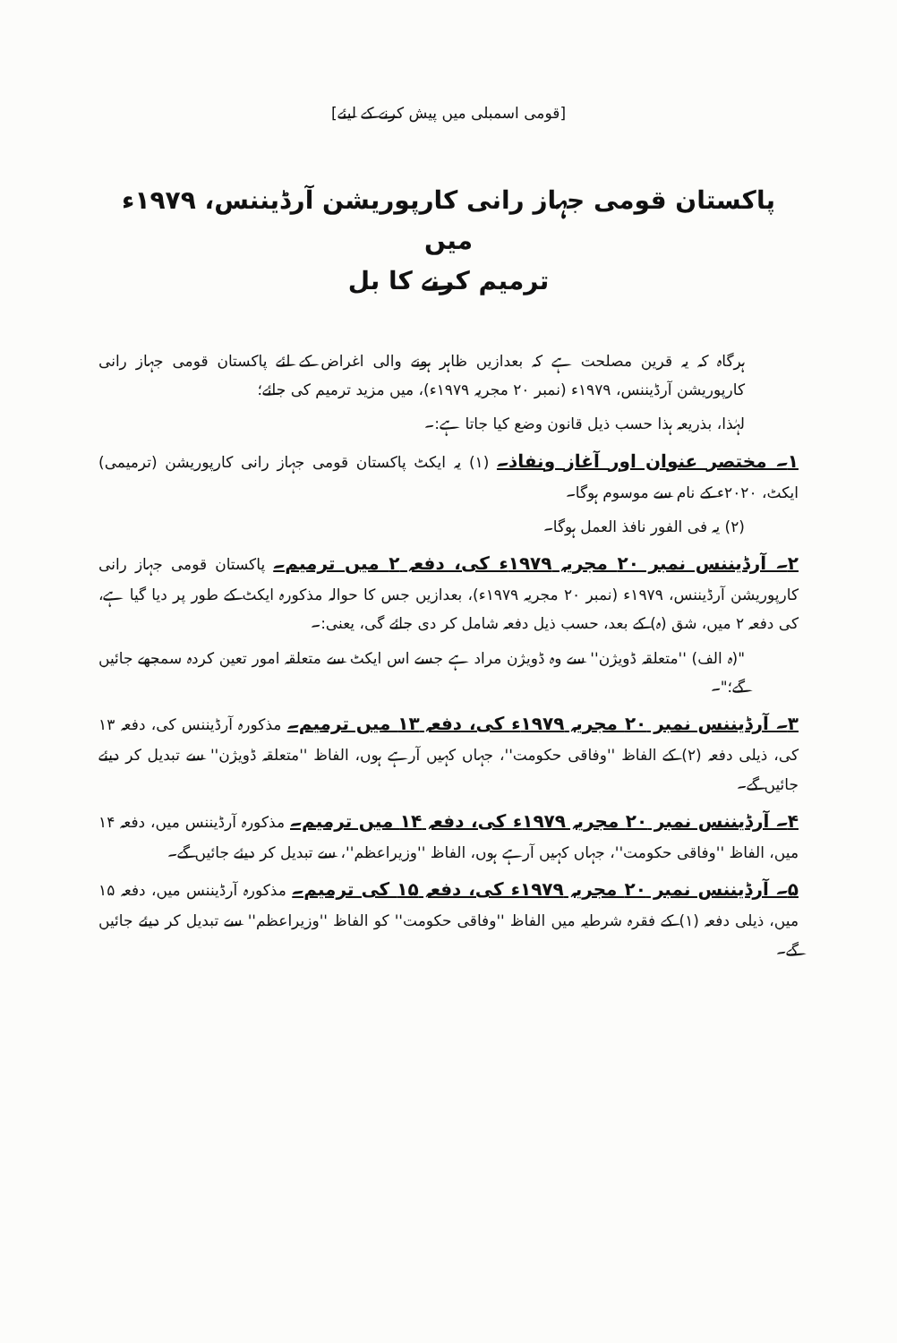[قومی اسمبلی میں پیش کرنے کے لیئے]
پاکستان قومی جہاز رانی کارپوریشن آرڈیننس، ۱۹۷۹ء میں
ترمیم کرنے کا بل
ہرگاہ کہ یہ قرین مصلحت ہے کہ بعدازیں ظاہر ہونے والی اغراض کے لئے پاکستان قومی جہاز رانی کارپوریشن آرڈیننس، ۱۹۷۹ء (نمبر ۲۰ مجریہ ۱۹۷۹ء)، میں مزید ترمیم کی جائے؛
لہٰذا، بذریعہ ہذا حسب ذیل قانون وضع کیا جاتا ہے:۔
۱۔ مختصر عنوان اور آغاز ونفاذ۔ (۱) یہ ایکٹ پاکستان قومی جہاز رانی کارپوریشن (ترمیمی) ایکٹ، ۲۰۲۰ء کے نام سے موسوم ہوگا۔
(۲) یہ فی الفور نافذ العمل ہوگا۔
۲۔ آرڈیننس نمبر ۲۰ مجریہ ۱۹۷۹ء کی، دفعہ ۲ میں ترمیم۔ پاکستان قومی جہاز رانی کارپوریشن آرڈیننس، ۱۹۷۹ء (نمبر ۲۰ مجریہ ۱۹۷۹ء)، بعدازیں جس کا حوالہ مذکورہ ایکٹ کے طور پر دیا گیا ہے، کی دفعہ ۲ میں، شق (ہ) کے بعد، حسب ذیل دفعہ شامل کر دی جائے گی، یعنی:۔
"(ہ الف) ''متعلقہ ڈویژن'' سے وہ ڈویژن مراد ہے جسے اس ایکٹ سے متعلقہ امور تعین کردہ سمجھے جائیں گے؛"۔
۳۔ آرڈیننس نمبر ۲۰ مجریہ ۱۹۷۹ء کی، دفعہ ۱۳ میں ترمیم۔ مذکورہ آرڈیننس کی، دفعہ ۱۳ کی، ذیلی دفعہ (۲) کے الفاظ ''وفاقی حکومت''، جہاں کہیں آرہے ہوں، الفاظ ''متعلقہ ڈویژن'' سے تبدیل کر دیئے جائیں گے۔
۴۔ آرڈیننس نمبر ۲۰ مجریہ ۱۹۷۹ء کی، دفعہ ۱۴ میں ترمیم۔ مذکورہ آرڈیننس میں، دفعہ ۱۴ میں، الفاظ ''وفاقی حکومت''، جہاں کہیں آرہے ہوں، الفاظ ''وزیراعظم''، سے تبدیل کر دیئے جائیں گے۔
۵۔ آرڈیننس نمبر ۲۰ مجریہ ۱۹۷۹ء کی، دفعہ ۱۵ کی ترمیم۔ مذکورہ آرڈیننس میں، دفعہ ۱۵ میں، ذیلی دفعہ (۱) کے فقرہ شرطیہ میں الفاظ ''وفاقی حکومت'' کو الفاظ ''وزیراعظم'' سے تبدیل کر دیئے جائیں گے۔